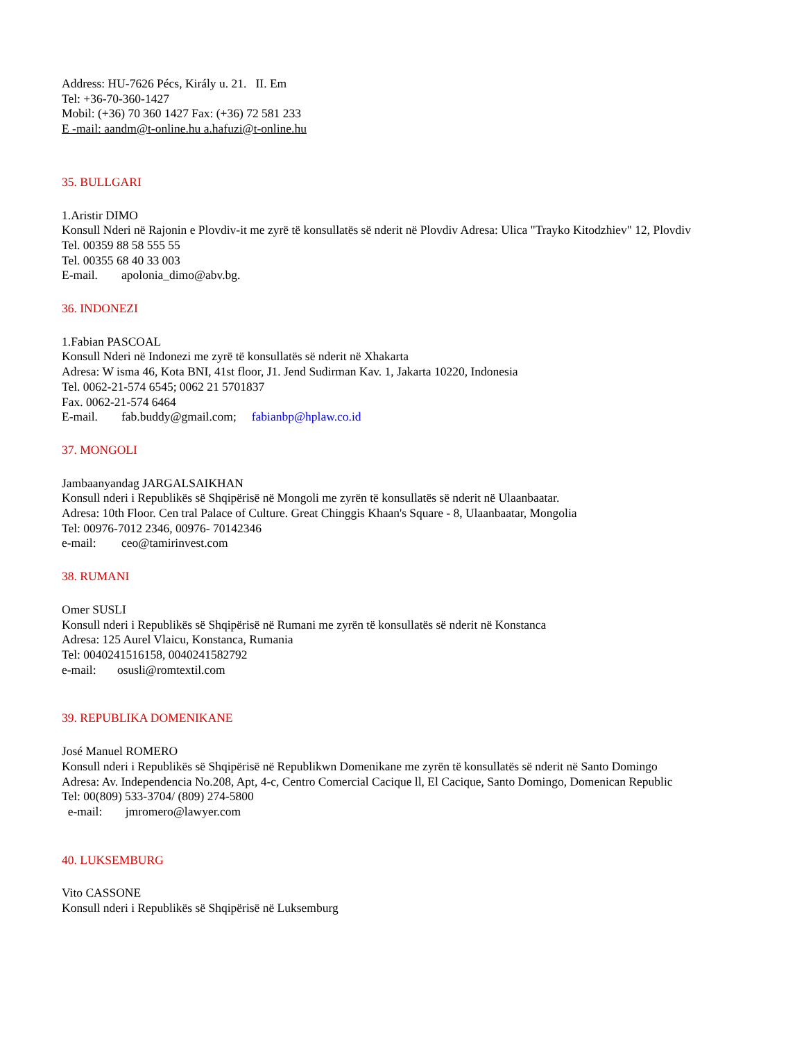Address: HU-7626 Pécs, Király u. 21. II. Em
Tel: +36-70-360-1427
Mobil: (+36) 70 360 1427 Fax: (+36) 72 581 233
E -mail: aandm@t-online.hu a.hafuzi@t-online.hu
35. BULLGARI
1.Aristir DIMO
Konsull Nderi në Rajonin e Plovdiv-it me zyrë të konsullatës së nderit në Plovdiv Adresa: Ulica "Trayko Kitodzhiev" 12, Plovdiv
Tel. 00359 88 58 555 55
Tel. 00355 68 40 33 003
E-mail. apolonia_dimo@abv.bg.
36. INDONEZI
1.Fabian PASCOAL
Konsull Nderi në Indonezi me zyrë të konsullatës së nderit në Xhakarta
Adresa: W isma 46, Kota BNI, 41st floor, J1. Jend Sudirman Kav. 1, Jakarta 10220, Indonesia
Tel. 0062-21-574 6545; 0062 21 5701837
Fax. 0062-21-574 6464
E-mail. fab.buddy@gmail.com; fabianbp@hplaw.co.id
37. MONGOLI
Jambaanyandag JARGALSAIKHAN
Konsull nderi i Republikës së Shqipërisë në Mongoli me zyrën të konsullatës së nderit në Ulaanbaatar.
Adresa: 10th Floor. Cen tral Palace of Culture. Great Chinggis Khaan's Square - 8, Ulaanbaatar, Mongolia
Tel: 00976-7012 2346, 00976- 70142346
e-mail: ceo@tamirinvest.com
38. RUMANI
Omer SUSLI
Konsull nderi i Republikës së Shqipërisë në Rumani me zyrën të konsullatës së nderit në Konstanca
Adresa: 125 Aurel Vlaicu, Konstanca, Rumania
Tel: 0040241516158, 0040241582792
e-mail: osusli@romtextil.com
39. REPUBLIKA DOMENIKANE
José Manuel ROMERO
Konsull nderi i Republikës së Shqipërisë në Republikwn Domenikane me zyrën të konsullatës së nderit në Santo Domingo
Adresa: Av. Independencia No.208, Apt, 4-c, Centro Comercial Cacique ll, El Cacique, Santo Domingo, Domenican Republic
Tel: 00(809) 533-3704/ (809) 274-5800
e-mail: jmromero@lawyer.com
40. LUKSEMBURG
Vito CASSONE
Konsull nderi i Republikës së Shqipërisë në Luksemburg